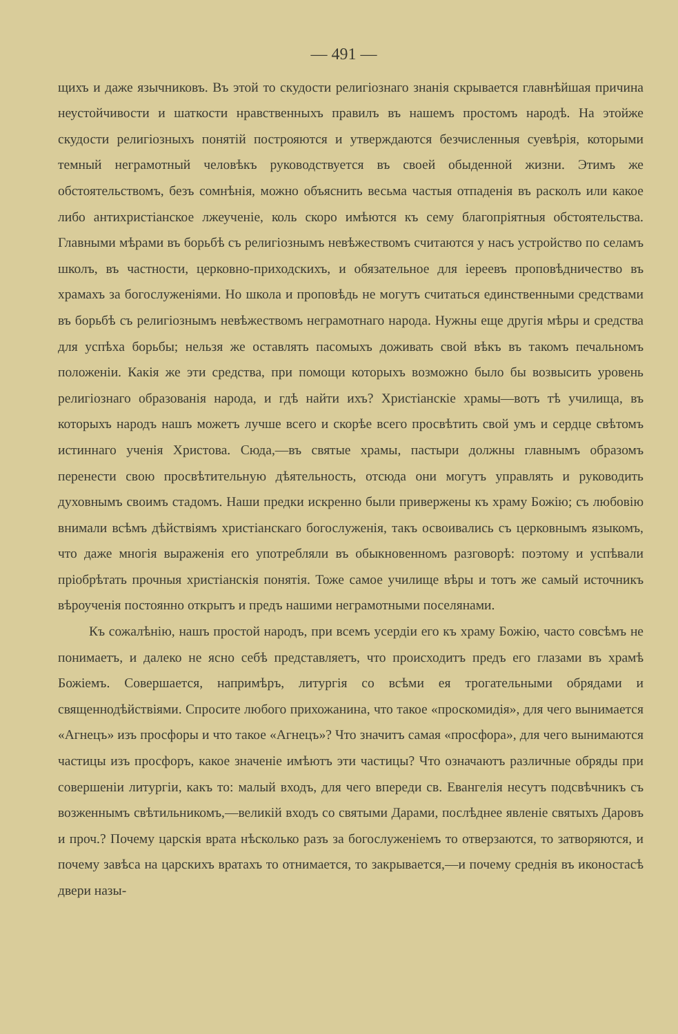— 491 —
щихъ и даже язычниковъ. Въ этой то скудости религіознаго знанія скрывается главнѣйшая причина неустойчивости и шаткости нравственныхъ правилъ въ нашемъ простомъ народѣ. На этойже скудости религіозныхъ понятій построяются и утверждаются безчисленныя суевѣрія, которыми темный неграмотный человѣкъ руководствуется въ своей обыденной жизни. Этимъ же обстоятельствомъ, безъ сомнѣнія, можно объяснить весьма частыя отпаденія въ расколъ или какое либо антихристіанское лжеученіе, коль скоро имѣются къ сему благопріятныя обстоятельства. Главными мѣрами въ борьбѣ съ религіознымъ невѣжествомъ считаются у насъ устройство по селамъ школъ, въ частности, церковно-приходскихъ, и обязательное для іереевъ проповѣдничество въ храмахъ за богослуженіями. Но школа и проповѣдь не могутъ считаться единственными средствами въ борьбѣ съ религіознымъ невѣжествомъ неграмотнаго народа. Нужны еще другія мѣры и средства для успѣха борьбы; нельзя же оставлять пасомыхъ доживать свой вѣкъ въ такомъ печальномъ положеніи. Какія же эти средства, при помощи которыхъ возможно было бы возвысить уровень религіознаго образованія народа, и гдѣ найти ихъ? Христіанскіе храмы—вотъ тѣ училища, въ которыхъ народъ нашъ можетъ лучше всего и скорѣе всего просвѣтить свой умъ и сердце свѣтомъ истиннаго ученія Христова. Сюда,—въ святые храмы, пастыри должны главнымъ образомъ перенести свою просвѣтительную дѣятельность, отсюда они могутъ управлять и руководить духовнымъ своимъ стадомъ. Наши предки искренно были привержены къ храму Божію; съ любовію внимали всѣмъ дѣйствіямъ христіанскаго богослуженія, такъ освоивались съ церковнымъ языкомъ, что даже многія выраженія его употребляли въ обыкновенномъ разговорѣ: поэтому и успѣвали пріобрѣтать прочныя христіанскія понятія. Тоже самое училище вѣры и тотъ же самый источникъ вѣроученія постоянно открытъ и предъ нашими неграмотными поселянами.
Къ сожалѣнію, нашъ простой народъ, при всемъ усердіи его къ храму Божію, часто совсѣмъ не понимаетъ, и далеко не ясно себѣ представляетъ, что происходитъ предъ его глазами въ храмѣ Божіемъ. Совершается, напримѣръ, литургія со всѣми ея трогательными обрядами и священнодѣйствіями. Спросите любого прихожанина, что такое «проскомидія», для чего вынимается «Агнецъ» изъ просфоры и что такое «Агнецъ»? Что значитъ самая «просфора», для чего вынимаются частицы изъ просфоръ, какое значеніе имѣютъ эти частицы? Что означаютъ различные обряды при совершеніи литургіи, какъ то: малый входъ, для чего впереди св. Евангелія несутъ подсвѣчникъ съ возженнымъ свѣтильникомъ,—великій входъ со святыми Дарами, послѣднее явленіе святыхъ Даровъ и проч.? Почему царскія врата нѣсколько разъ за богослуженіемъ то отверзаются, то затворяются, и почему завѣса на царскихъ вратахъ то отнимается, то закрывается,—и почему среднія въ иконостасѣ двери назы-